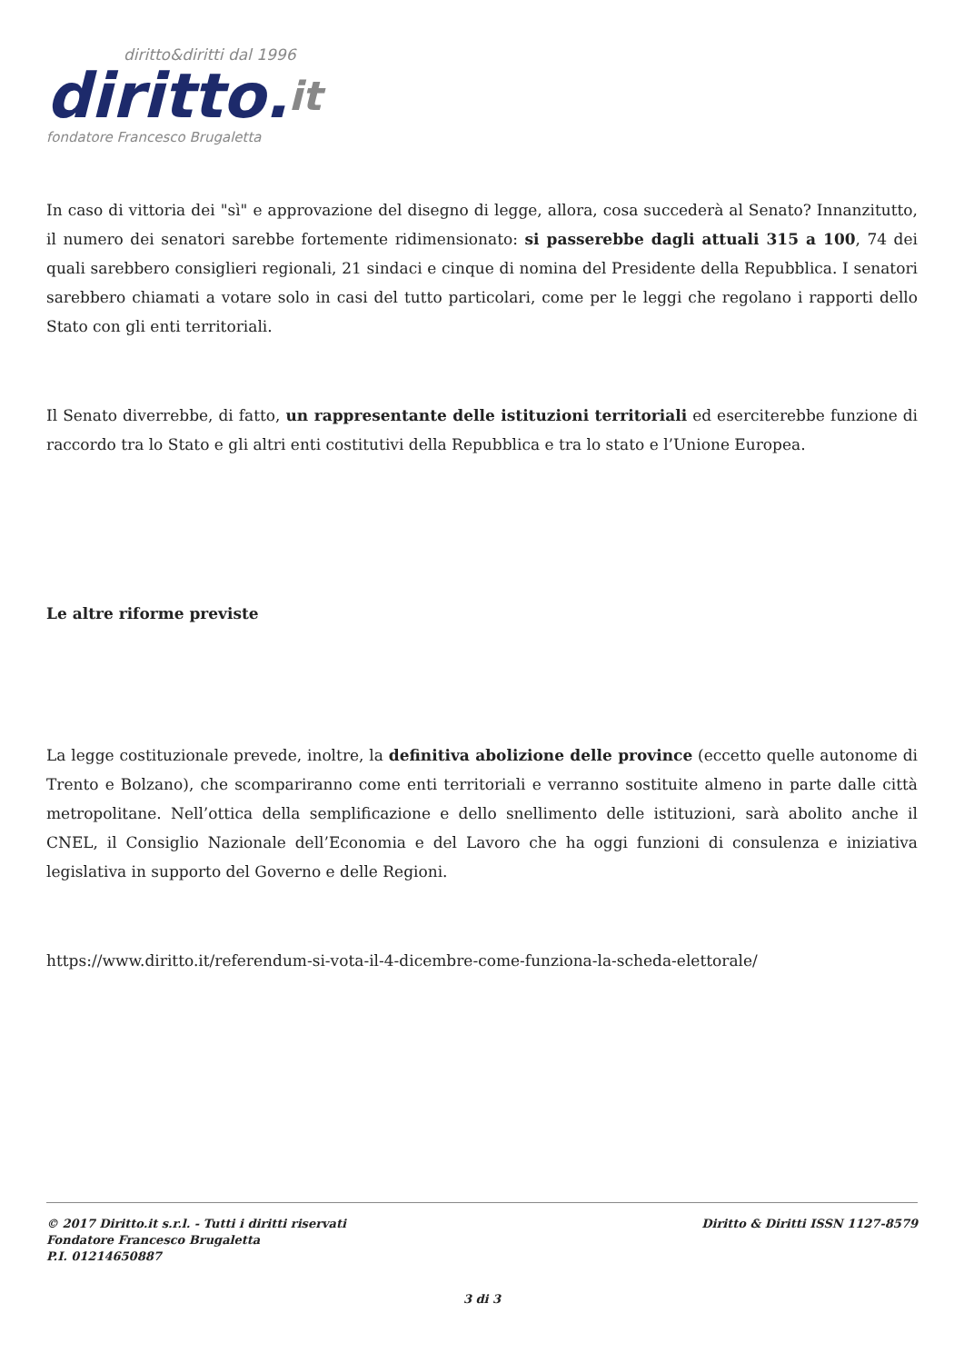diritto&diritti dal 1996
diritto.it
fondatore Francesco Brugaletta
In caso di vittoria dei "sì" e approvazione del disegno di legge, allora, cosa succederà al Senato? Innanzitutto, il numero dei senatori sarebbe fortemente ridimensionato: si passerebbe dagli attuali 315 a 100, 74 dei quali sarebbero consiglieri regionali, 21 sindaci e cinque di nomina del Presidente della Repubblica. I senatori sarebbero chiamati a votare solo in casi del tutto particolari, come per le leggi che regolano i rapporti dello Stato con gli enti territoriali.
Il Senato diverrebbe, di fatto, un rappresentante delle istituzioni territoriali ed eserciterebbe funzione di raccordo tra lo Stato e gli altri enti costitutivi della Repubblica e tra lo stato e l’Unione Europea.
Le altre riforme previste
La legge costituzionale prevede, inoltre, la definitiva abolizione delle province (eccetto quelle autonome di Trento e Bolzano), che scompariranno come enti territoriali e verranno sostituite almeno in parte dalle città metropolitane. Nell’ottica della semplificazione e dello snellimento delle istituzioni, sarà abolito anche il CNEL, il Consiglio Nazionale dell’Economia e del Lavoro che ha oggi funzioni di consulenza e iniziativa legislativa in supporto del Governo e delle Regioni.
https://www.diritto.it/referendum-si-vota-il-4-dicembre-come-funziona-la-scheda-elettorale/
© 2017 Diritto.it s.r.l. - Tutti i diritti riservati
Fondatore Francesco Brugaletta
P.I. 01214650887
Diritto & Diritti ISSN 1127-8579
3 di 3